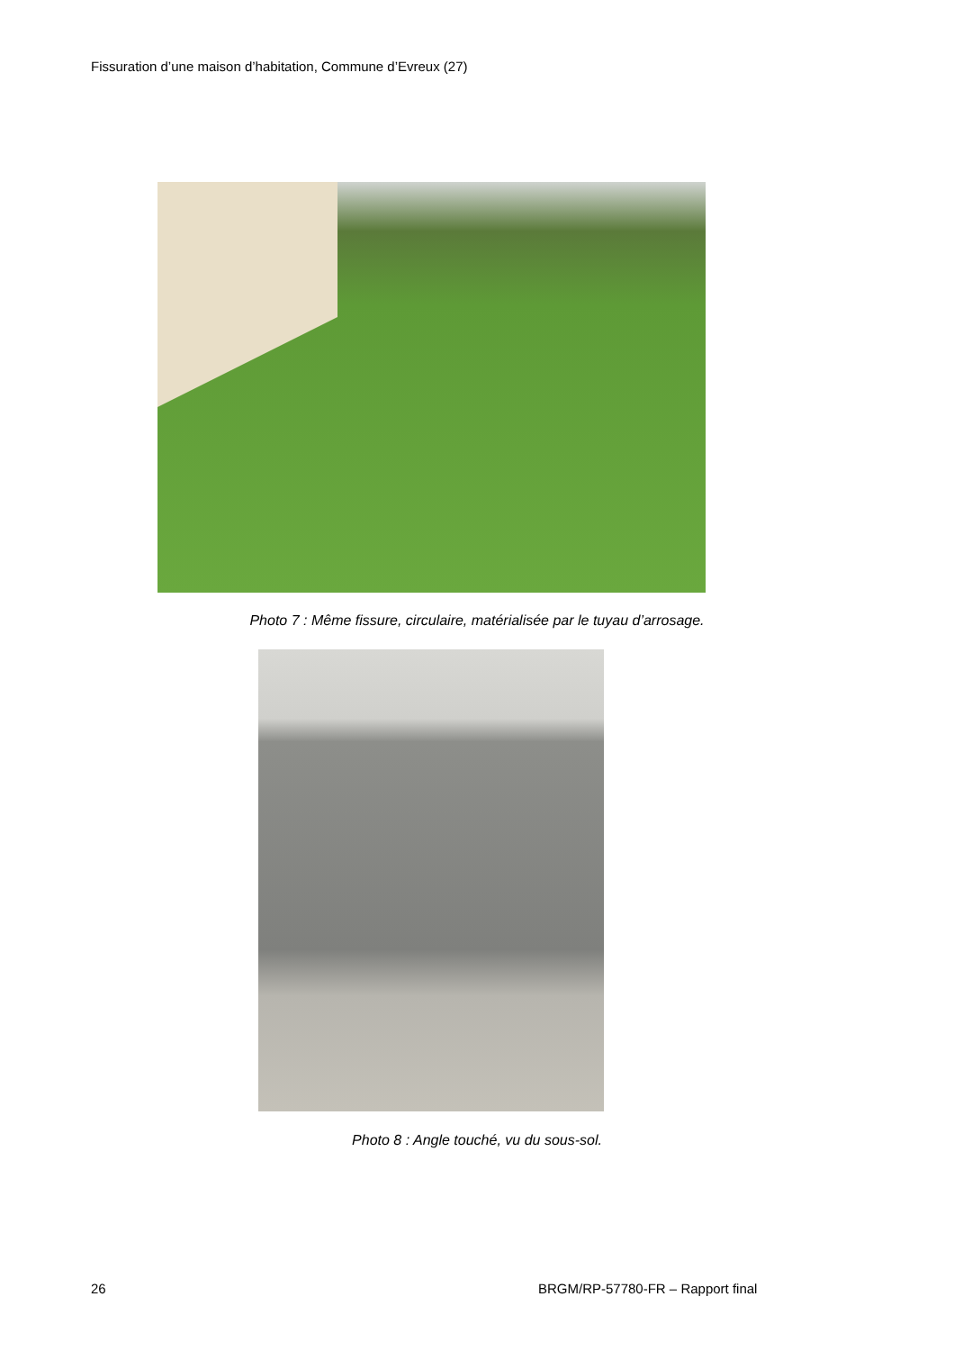Fissuration d’une maison d’habitation, Commune d’Evreux (27)
Photo 7 : Même fissure, circulaire, matérialisée par le tuyau d’arrosage.
Photo 8 : Angle touché, vu du sous-sol.
26
BRGM/RP-57780-FR – Rapport final